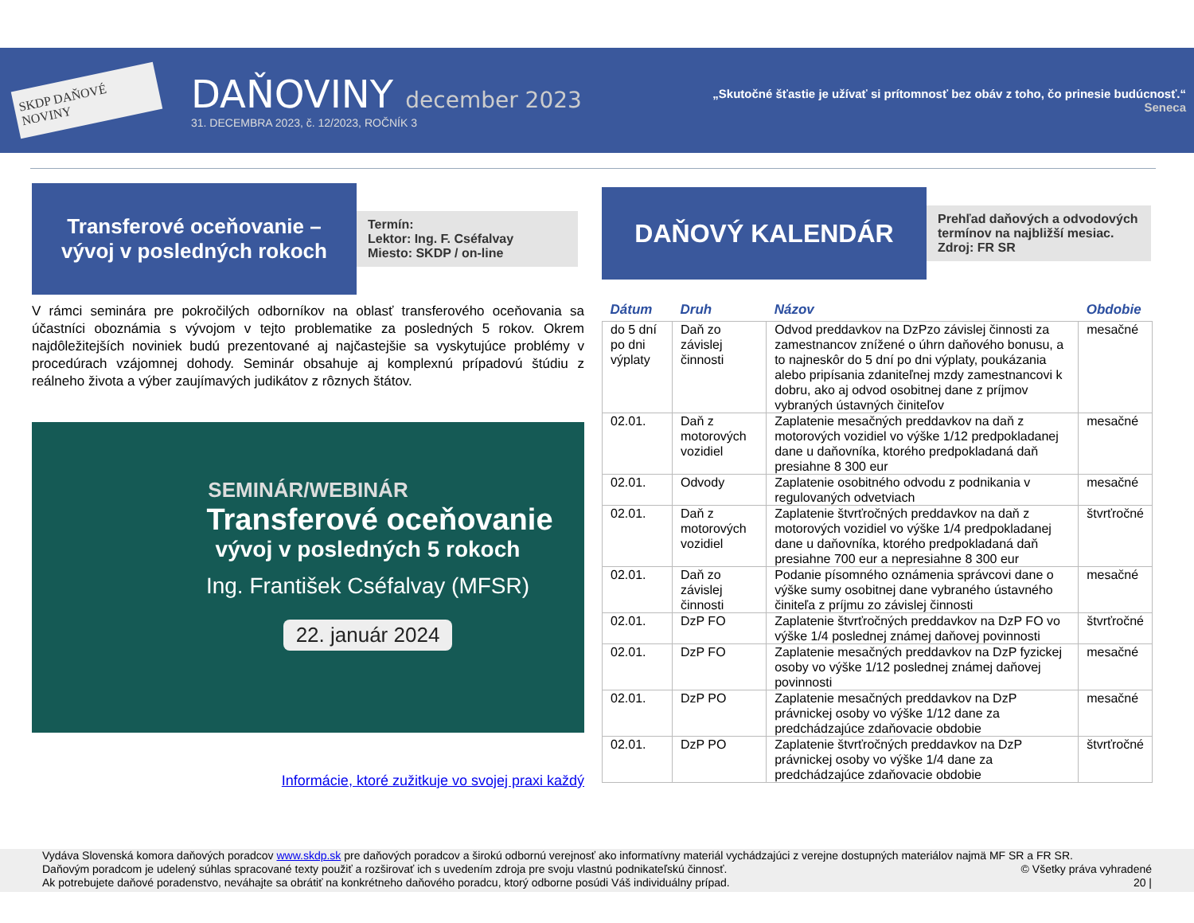SKDP DAŇOVÉ NOVINY
DAŇOVINY december 2023
31. DECEMBRA 2023, č. 12/2023, ROČNÍK 3
„Skutočné šťastie je užívať si prítomnosť bez obáv z toho, čo prinesie budúcnosť.“
Seneca
Transferové oceňovanie –
vývoj v posledných rokoch
Termín:
Lektor: Ing. F. Cséfalvay
Miesto: SKDP / on-line
V rámci seminára pre pokročilých odborníkov na oblasť transferového oceňovania sa účastníci oboznámia s vývojom v tejto problematike za posledných 5 rokov. Okrem najdôležitejších noviniek budú prezentované aj najčastejšie sa vyskytujúce problémy v procedúrach vzájomnej dohody. Seminár obsahuje aj komplexnú prípadovú štúdiu z reálneho života a výber zaujímavých judikátov z rôznych štátov.
SEMINÁR/WEBINÁR
Transferové oceňovanie
vývoj v posledných 5 rokoch
Ing. František Cséfalvay (MFSR)
22. január 2024
Informácie, ktoré zužitkuje vo svojej praxi každý
DAŇOVÝ KALENDÁR
Prehľad daňových a odvodových termínov na najbližší mesiac. Zdroj: FR SR
| Dátum | Druh | Názov | Obdobie |
| --- | --- | --- | --- |
| do 5 dní po dni výplaty | Daň zo závislej činnosti | Odvod preddavkov na DzPzo závislej činnosti za zamestnancov znížené o úhrn daňového bonusu, a to najneskôr do 5 dní po dni výplaty, poukázania alebo pripísania zdaniteľnej mzdy zamestnancovi k dobru, ako aj odvod osobitnej dane z príjmov vybraných ústavných činiteľov | mesačné |
| 02.01. | Daň z motorových vozidiel | Zaplatenie mesačných preddavkov na daň z motorových vozidiel vo výške 1/12 predpokladanej dane u daňovníka, ktorého predpokladaná daň presiahne 8 300 eur | mesačné |
| 02.01. | Odvody | Zaplatenie osobitného odvodu z podnikania v regulovaných odvetviach | mesačné |
| 02.01. | Daň z motorových vozidiel | Zaplatenie štvrťročných preddavkov na daň z motorových vozidiel vo výške 1/4 predpokladanej dane u daňovníka, ktorého predpokladaná daň presiahne 700 eur a nepresiahne 8 300 eur | štvrťročné |
| 02.01. | Daň zo závislej činnosti | Podanie písomného oznámenia správcovi dane o výške sumy osobitnej dane vybraného ústavného činiteľa z príjmu zo závislej činnosti | mesačné |
| 02.01. | DzP FO | Zaplatenie štvrťročných preddavkov na DzP FO vo výške 1/4 poslednej známej daňovej povinnosti | štvrťročné |
| 02.01. | DzP FO | Zaplatenie mesačných preddavkov na DzP fyzickej osoby vo výške 1/12 poslednej známej daňovej povinnosti | mesačné |
| 02.01. | DzP PO | Zaplatenie mesačných preddavkov na DzP právnickej osoby vo výške 1/12 dane za predchádzajúce zdaňovacie obdobie | mesačné |
| 02.01. | DzP PO | Zaplatenie štvrťročných preddavkov na DzP právnickej osoby vo výške 1/4 dane za predchádzajúce zdaňovacie obdobie | štvrťročné |
Vydáva Slovenská komora daňových poradcov www.skdp.sk pre daňových poradcov a širokú odbornú verejnosť ako informatívny materiál vychádzajúci z verejne dostupných materiálov najmä MF SR a FR SR.
Daňovým poradcom je udelený súhlas spracované texty použiť a rozširovať ich s uvedením zdroja pre svoju vlastnú podnikateľskú činnosť. © Všetky práva vyhradené
Ak potrebujete daňové poradenstvo, neváhajte sa obrátiť na konkrétneho daňového poradcu, ktorý odborne posúdi Váš individuálny prípad. 20 |